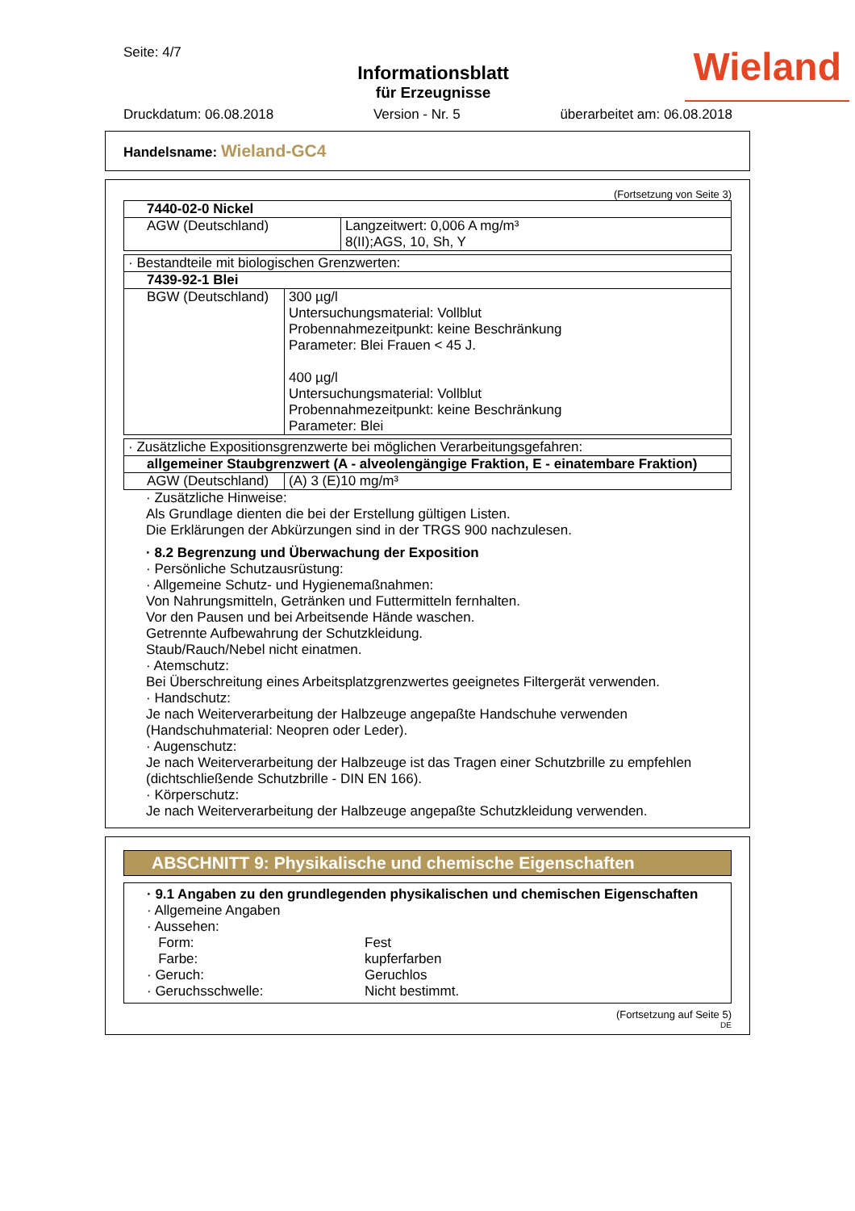Seite: 4/7
Informationsblatt
für Erzeugnisse
Wieland
Druckdatum: 06.08.2018 Version - Nr. 5 überarbeitet am: 06.08.2018
Handelsname: Wieland-GC4
(Fortsetzung von Seite 3)
| 7440-02-0 Nickel | |
| AGW (Deutschland) | Langzeitwert: 0,006 A mg/m³ 8(II);AGS, 10, Sh, Y |
| · Bestandteile mit biologischen Grenzwerten: | |
| 7439-92-1 Blei | |
| BGW (Deutschland) | 300 µg/l Untersuchungsmaterial: Vollblut Probennahmezeitpunkt: keine Beschränkung Parameter: Blei Frauen < 45 J. 400 µg/l Untersuchungsmaterial: Vollblut Probennahmezeitpunkt: keine Beschränkung Parameter: Blei |
| · Zusätzliche Expositionsgrenzwerte bei möglichen Verarbeitungsgefahren: | |
| allgemeiner Staubgrenzwert (A - alveolengängige Fraktion, E - einatembare Fraktion) | |
| AGW (Deutschland) | (A) 3 (E)10 mg/m³ |
· Zusätzliche Hinweise:
Als Grundlage dienten die bei der Erstellung gültigen Listen.
Die Erklärungen der Abkürzungen sind in der TRGS 900 nachzulesen.
· 8.2 Begrenzung und Überwachung der Exposition
· Persönliche Schutzausrüstung:
· Allgemeine Schutz- und Hygienemaßnahmen:
Von Nahrungsmitteln, Getränken und Futtermitteln fernhalten.
Vor den Pausen und bei Arbeitsende Hände waschen.
Getrennte Aufbewahrung der Schutzkleidung.
Staub/Rauch/Nebel nicht einatmen.
· Atemschutz:
Bei Überschreitung eines Arbeitsplatzgrenzwertes geeignetes Filtergerät verwenden.
· Handschutz:
Je nach Weiterverarbeitung der Halbzeuge angepaßte Handschuhe verwenden (Handschuhmaterial: Neopren oder Leder).
· Augenschutz:
Je nach Weiterverarbeitung der Halbzeuge ist das Tragen einer Schutzbrille zu empfehlen (dichtschließende Schutzbrille - DIN EN 166).
· Körperschutz:
Je nach Weiterverarbeitung der Halbzeuge angepaßte Schutzkleidung verwenden.
ABSCHNITT 9: Physikalische und chemische Eigenschaften
· 9.1 Angaben zu den grundlegenden physikalischen und chemischen Eigenschaften
· Allgemeine Angaben
· Aussehen:
Form: Fest Farbe: kupferfarben · Geruch: Geruchlos · Geruchsschwelle: Nicht bestimmt.
(Fortsetzung auf Seite 5)
DE